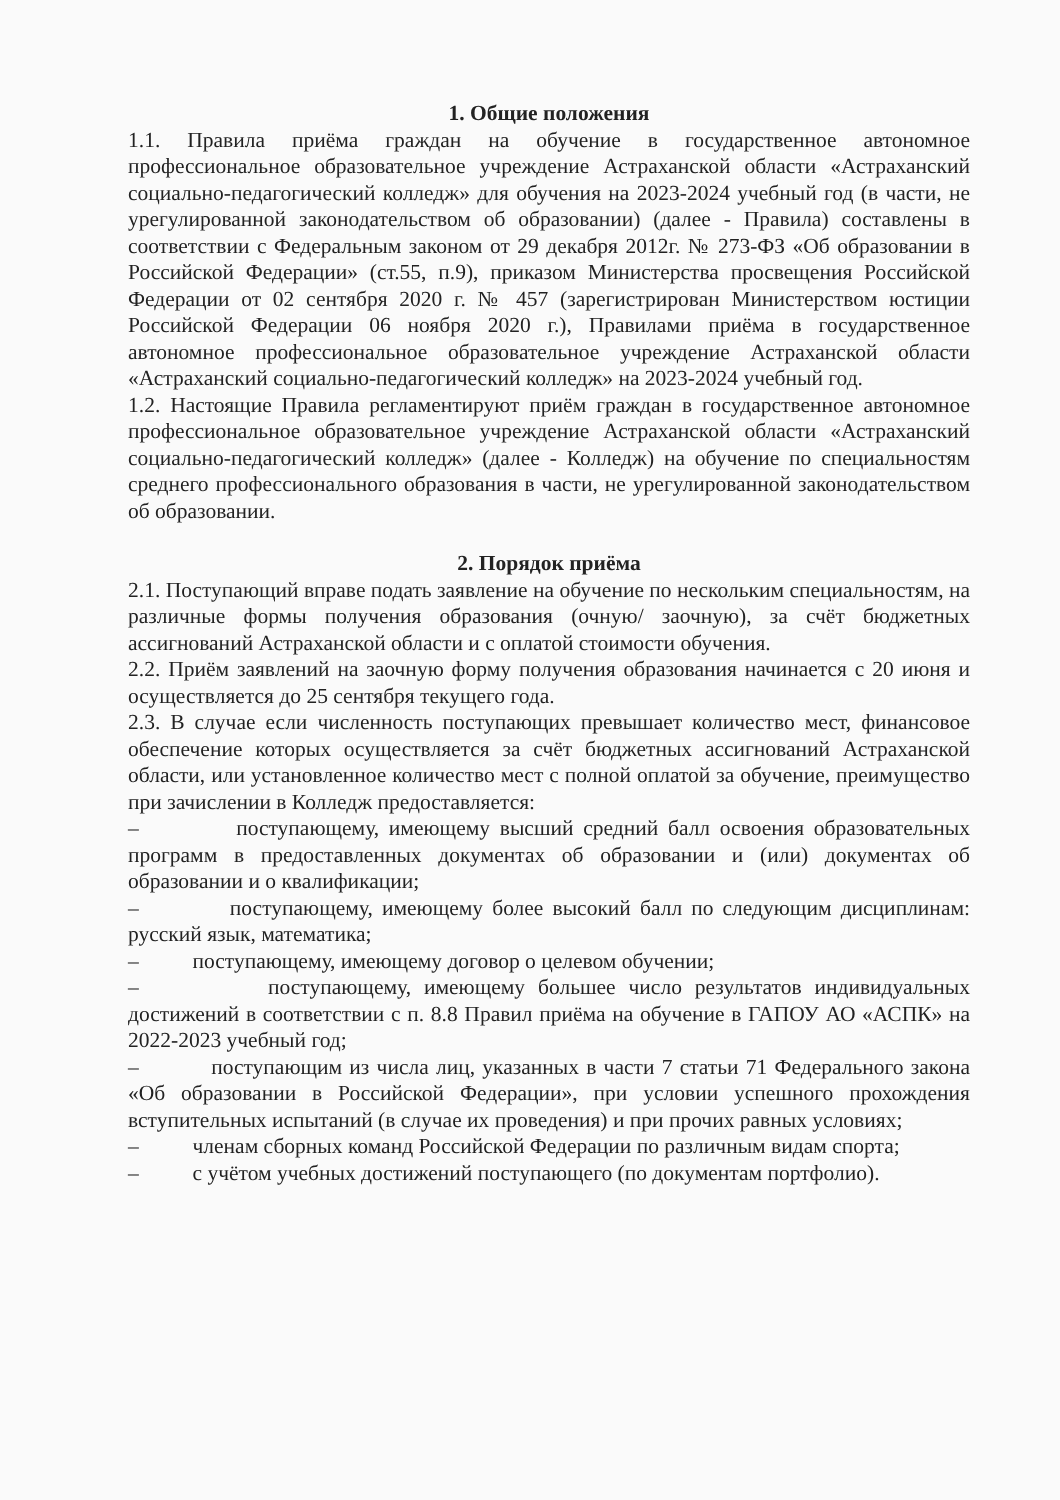1. Общие положения
1.1. Правила приёма граждан на обучение в государственное автономное профессиональное образовательное учреждение Астраханской области «Астраханский социально-педагогический колледж» для обучения на 2023-2024 учебный год (в части, не урегулированной законодательством об образовании) (далее - Правила) составлены в соответствии с Федеральным законом от 29 декабря 2012г. № 273-ФЗ «Об образовании в Российской Федерации» (ст.55, п.9), приказом Министерства просвещения Российской Федерации от 02 сентября 2020 г. № 457 (зарегистрирован Министерством юстиции Российской Федерации 06 ноября 2020 г.), Правилами приёма в государственное автономное профессиональное образовательное учреждение Астраханской области «Астраханский социально-педагогический колледж» на 2023-2024 учебный год.
1.2. Настоящие Правила регламентируют приём граждан в государственное автономное профессиональное образовательное учреждение Астраханской области «Астраханский социально-педагогический колледж» (далее - Колледж) на обучение по специальностям среднего профессионального образования в части, не урегулированной законодательством об образовании.
2. Порядок приёма
2.1. Поступающий вправе подать заявление на обучение по нескольким специальностям, на различные формы получения образования (очную/ заочную), за счёт бюджетных ассигнований Астраханской области и с оплатой стоимости обучения.
2.2. Приём заявлений на заочную форму получения образования начинается с 20 июня и осуществляется до 25 сентября текущего года.
2.3. В случае если численность поступающих превышает количество мест, финансовое обеспечение которых осуществляется за счёт бюджетных ассигнований Астраханской области, или установленное количество мест с полной оплатой за обучение, преимущество при зачислении в Колледж предоставляется:
– поступающему, имеющему высший средний балл освоения образовательных программ в предоставленных документах об образовании и (или) документах об образовании и о квалификации;
– поступающему, имеющему более высокий балл по следующим дисциплинам: русский язык, математика;
– поступающему, имеющему договор о целевом обучении;
– поступающему, имеющему большее число результатов индивидуальных достижений в соответствии с п. 8.8 Правил приёма на обучение в ГАПОУ АО «АСПК» на 2022-2023 учебный год;
– поступающим из числа лиц, указанных в части 7 статьи 71 Федерального закона «Об образовании в Российской Федерации», при условии успешного прохождения вступительных испытаний (в случае их проведения) и при прочих равных условиях;
– членам сборных команд Российской Федерации по различным видам спорта;
– с учётом учебных достижений поступающего (по документам портфолио).